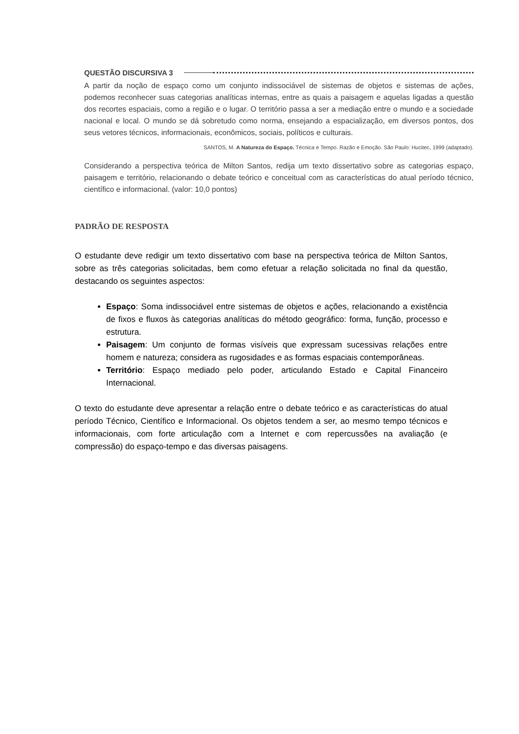QUESTÃO DISCURSIVA 3
A partir da noção de espaço como um conjunto indissociável de sistemas de objetos e sistemas de ações, podemos reconhecer suas categorias analíticas internas, entre as quais a paisagem e aquelas ligadas a questão dos recortes espaciais, como a região e o lugar. O território passa a ser a mediação entre o mundo e a sociedade nacional e local. O mundo se dá sobretudo como norma, ensejando a espacialização, em diversos pontos, dos seus vetores técnicos, informacionais, econômicos, sociais, políticos e culturais.
SANTOS, M. A Natureza do Espaço. Técnica e Tempo. Razão e Emoção. São Paulo: Hucitec, 1999 (adaptado).
Considerando a perspectiva teórica de Milton Santos, redija um texto dissertativo sobre as categorias espaço, paisagem e território, relacionando o debate teórico e conceitual com as características do atual período técnico, científico e informacional. (valor: 10,0 pontos)
PADRÃO DE RESPOSTA
O estudante deve redigir um texto dissertativo com base na perspectiva teórica de Milton Santos, sobre as três categorias solicitadas, bem como efetuar a relação solicitada no final da questão, destacando os seguintes aspectos:
Espaço: Soma indissociável entre sistemas de objetos e ações, relacionando a existência de fixos e fluxos às categorias analíticas do método geográfico: forma, função, processo e estrutura.
Paisagem: Um conjunto de formas visíveis que expressam sucessivas relações entre homem e natureza; considera as rugosidades e as formas espaciais contemporâneas.
Território: Espaço mediado pelo poder, articulando Estado e Capital Financeiro Internacional.
O texto do estudante deve apresentar a relação entre o debate teórico e as características do atual período Técnico, Científico e Informacional. Os objetos tendem a ser, ao mesmo tempo técnicos e informacionais, com forte articulação com a Internet e com repercussões na avaliação (e compressão) do espaço-tempo e das diversas paisagens.